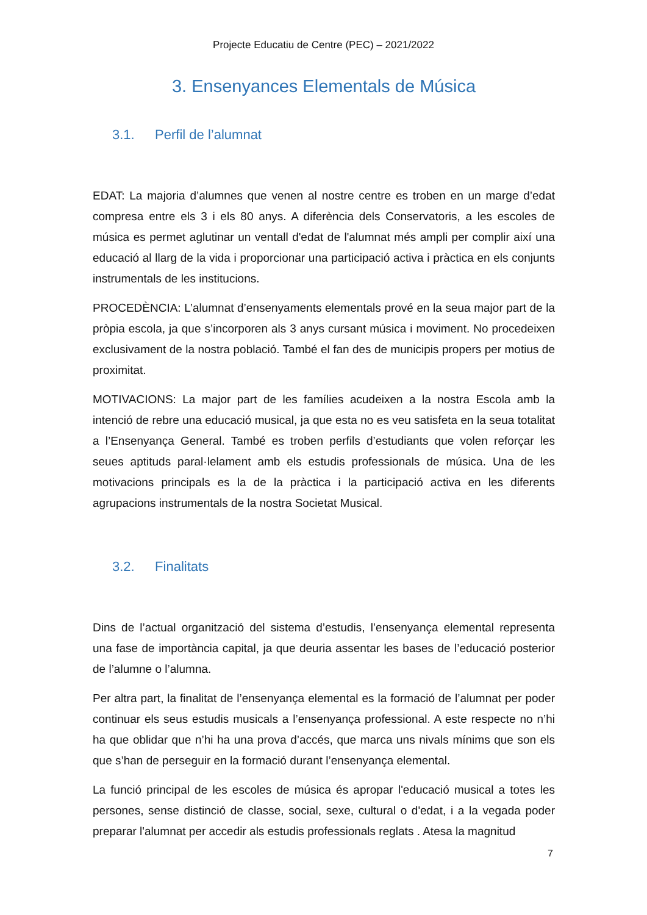Projecte Educatiu de Centre (PEC) – 2021/2022
3. Ensenyances Elementals de Música
3.1. Perfil de l’alumnat
EDAT: La majoria d’alumnes que venen al nostre centre es troben en un marge d’edat compresa entre els 3 i els 80 anys. A diferència dels Conservatoris, a les escoles de música es permet aglutinar un ventall d'edat de l'alumnat més ampli per complir així una educació al llarg de la vida i proporcionar una participació activa i pràctica en els conjunts instrumentals de les institucions.
PROCEDÈNCIA: L’alumnat d’ensenyaments elementals prové en la seua major part de la pròpia escola, ja que s’incorporen als 3 anys cursant música i moviment. No procedeixen exclusivament de la nostra població. També el fan des de municipis propers per motius de proximitat.
MOTIVACIONS: La major part de les famílies acudeixen a la nostra Escola amb la intenció de rebre una educació musical, ja que esta no es veu satisfeta en la seua totalitat a l’Ensenyança General. També es troben perfils d’estudiants que volen reforçar les seues aptituds paral·lelament amb els estudis professionals de música. Una de les motivacions principals es la de la pràctica i la participació activa en les diferents agrupacions instrumentals de la nostra Societat Musical.
3.2. Finalitats
Dins de l’actual organització del sistema d’estudis, l’ensenyança elemental representa una fase de importància capital, ja que deuria assentar les bases de l’educació posterior de l’alumne o l’alumna.
Per altra part, la finalitat de l’ensenyança elemental es la formació de l’alumnat per poder continuar els seus estudis musicals a l’ensenyança professional. A este respecte no n’hi ha que oblidar que n’hi ha una prova d’accés, que marca uns nivals mínims que son els que s’han de perseguir en la formació durant l’ensenyança elemental.
La funció principal de les escoles de música és apropar l'educació musical a totes les persones, sense distinció de classe, social, sexe, cultural o d'edat, i a la vegada poder preparar l'alumnat per accedir als estudis professionals reglats . Atesa la magnitud
7